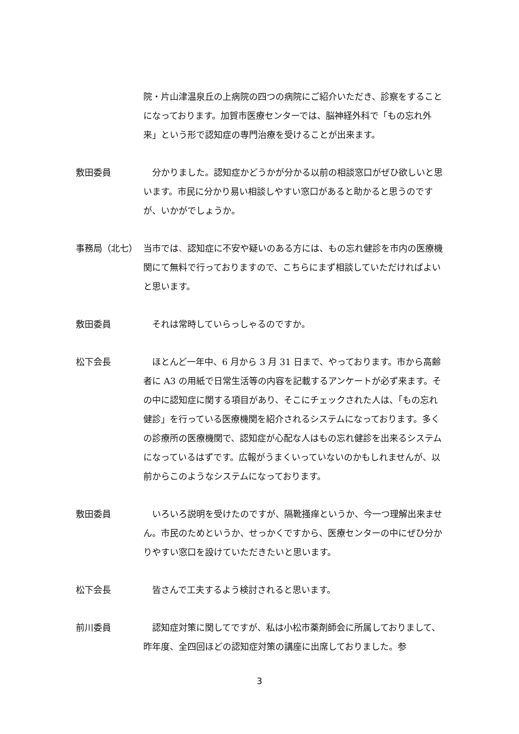院・片山津温泉丘の上病院の四つの病院にご紹介いただき、診察をすることになっております。加賀市医療センターでは、脳神経外科で「もの忘れ外来」という形で認知症の専門治療を受けることが出来ます。
敷田委員 　分かりました。認知症かどうかが分かる以前の相談窓口がぜひ欲しいと思います。市民に分かり易い相談しやすい窓口があると助かると思うのですが、いかがでしょうか。
事務局（北七） 当市では、認知症に不安や疑いのある方には、もの忘れ健診を市内の医療機関にて無料で行っておりますので、こちらにまず相談していただければよいと思います。
敷田委員 　それは常時していらっしゃるのですか。
松下会長 　ほとんど一年中、6 月から 3 月 31 日まで、やっております。市から高齢者に A3 の用紙で日常生活等の内容を記載するアンケートが必ず来ます。その中に認知症に関する項目があり、そこにチェックされた人は、「もの忘れ健診」を行っている医療機関を紹介されるシステムになっております。多くの診療所の医療機関で、認知症が心配な人はもの忘れ健診を出来るシステムになっているはずです。広報がうまくいっていないのかもしれませんが、以前からこのようなシステムになっております。
敷田委員 　いろいろ説明を受けたのですが、隔靴掻痒というか、今一つ理解出来ません。市民のためというか、せっかくですから、医療センターの中にぜひ分かりやすい窓口を設けていただきたいと思います。
松下会長 　皆さんで工夫するよう検討されると思います。
前川委員 　認知症対策に関してですが、私は小松市薬剤師会に所属しておりまして、昨年度、全四回ほどの認知症対策の講座に出席しておりました。参
3